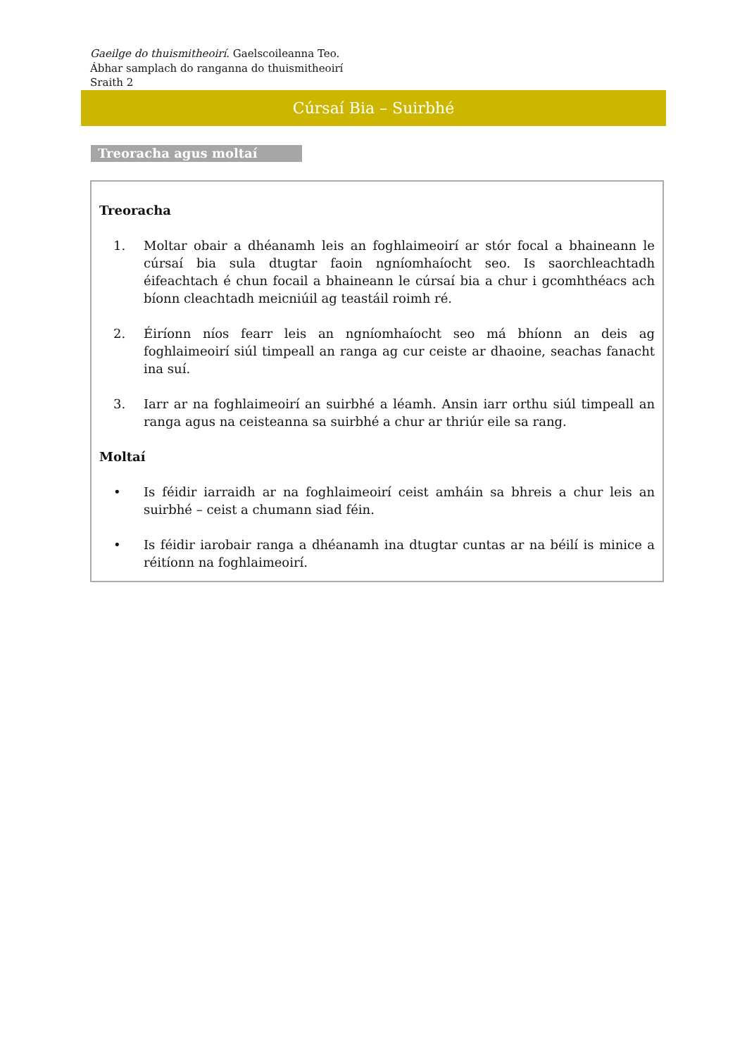Gaeilge do thuismitheoirí. Gaelscoileanna Teo.
Ábhar samplach do ranganna do thuismitheoirí
Sraith 2
Cúrsaí Bia – Suirbhé
Treoracha agus moltaí
Treoracha
1. Moltar obair a dhéanamh leis an foghlaimeoirí ar stór focal a bhaineann le cúrsaí bia sula dtugtar faoin ngníomhaíocht seo. Is saorchleachtadh éifeachtach é chun focail a bhaineann le cúrsaí bia a chur i gcomhthéacs ach bíonn cleachtadh meicniúil ag teastáil roimh ré.
2. Éiríonn níos fearr leis an ngníomhaíocht seo má bhíonn an deis ag foghlaimeoirí siúl timpeall an ranga ag cur ceiste ar dhaoine, seachas fanacht ina suí.
3. Iarr ar na foghlaimeoirí an suirbhé a léamh. Ansin iarr orthu siúl timpeall an ranga agus na ceisteanna sa suirbhé a chur ar thriúr eile sa rang.
Moltaí
• Is féidir iarraidh ar na foghlaimeoirí ceist amháin sa bhreis a chur leis an suirbhé – ceist a chumann siad féin.
• Is féidir iarobair ranga a dhéanamh ina dtugtar cuntas ar na béilí is minice a réitíonn na foghlaimeoirí.